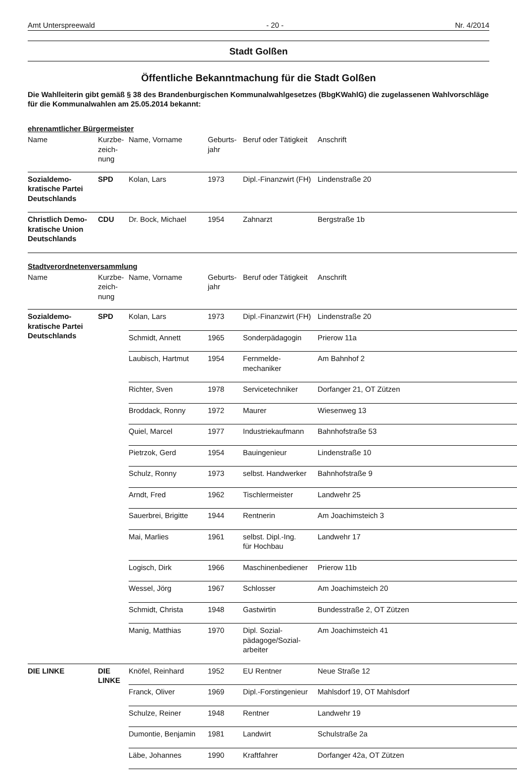Amt Unterspreewald - 20 - Nr. 4/2014
Stadt Golßen
Öffentliche Bekanntmachung für die Stadt Golßen
Die Wahlleiterin gibt gemäß § 38 des Brandenburgischen Kommunalwahlgesetzes (BbgKWahlG) die zugelassenen Wahlvorschläge für die Kommunalwahlen am 25.05.2014 bekannt:
ehrenamtlicher Bürgermeister
| Name | Kurzbe- zeich- nung | Name, Vorname | Geburts- jahr | Beruf oder Tätigkeit | Anschrift |
| --- | --- | --- | --- | --- | --- |
| Sozialdemo- kratische Partei Deutschlands | SPD | Kolan, Lars | 1973 | Dipl.-Finanzwirt (FH) | Lindenstraße 20 |
| Christlich Demo- kratische Union Deutschlands | CDU | Dr. Bock, Michael | 1954 | Zahnarzt | Bergstraße 1b |
Stadtverordnetenversammlung
| Name | Kurzbe- zeich- nung | Name, Vorname | Geburts- jahr | Beruf oder Tätigkeit | Anschrift |
| --- | --- | --- | --- | --- | --- |
| Sozialdemo- kratische Partei Deutschlands | SPD | Kolan, Lars | 1973 | Dipl.-Finanzwirt (FH) | Lindenstraße 20 |
| | | Schmidt, Annett | 1965 | Sonderpädagogin | Prierow 11a |
| | | Laubisch, Hartmut | 1954 | Fernmelde- mechaniker | Am Bahnhof 2 |
| | | Richter, Sven | 1978 | Servicetechniker | Dorfanger 21, OT Zützen |
| | | Broddack, Ronny | 1972 | Maurer | Wiesenweg 13 |
| | | Quiel, Marcel | 1977 | Industriekaufmann | Bahnhofstraße 53 |
| | | Pietrzok, Gerd | 1954 | Bauingenieur | Lindenstraße 10 |
| | | Schulz, Ronny | 1973 | selbst. Handwerker | Bahnhofstraße 9 |
| | | Arndt, Fred | 1962 | Tischlermeister | Landwehr 25 |
| | | Sauerbrei, Brigitte | 1944 | Rentnerin | Am Joachimsteich 3 |
| | | Mai, Marlies | 1961 | selbst. Dipl.-Ing. für Hochbau | Landwehr 17 |
| | | Logisch, Dirk | 1966 | Maschinenbediener | Prierow 11b |
| | | Wessel, Jörg | 1967 | Schlosser | Am Joachimsteich 20 |
| | | Schmidt, Christa | 1948 | Gastwirtin | Bundesstraße 2, OT Zützen |
| | | Manig, Matthias | 1970 | Dipl. Sozial- pädagoge/Sozial- arbeiter | Am Joachimsteich 41 |
| DIE LINKE | DIE LINKE | Knöfel, Reinhard | 1952 | EU Rentner | Neue Straße 12 |
| | | Franck, Oliver | 1969 | Dipl.-Forstingenieur | Mahlsdorf 19, OT Mahlsdorf |
| | | Schulze, Reiner | 1948 | Rentner | Landwehr 19 |
| | | Dumontie, Benjamin | 1981 | Landwirt | Schulstraße 2a |
| | | Läbe, Johannes | 1990 | Kraftfahrer | Dorfanger 42a, OT Zützen |